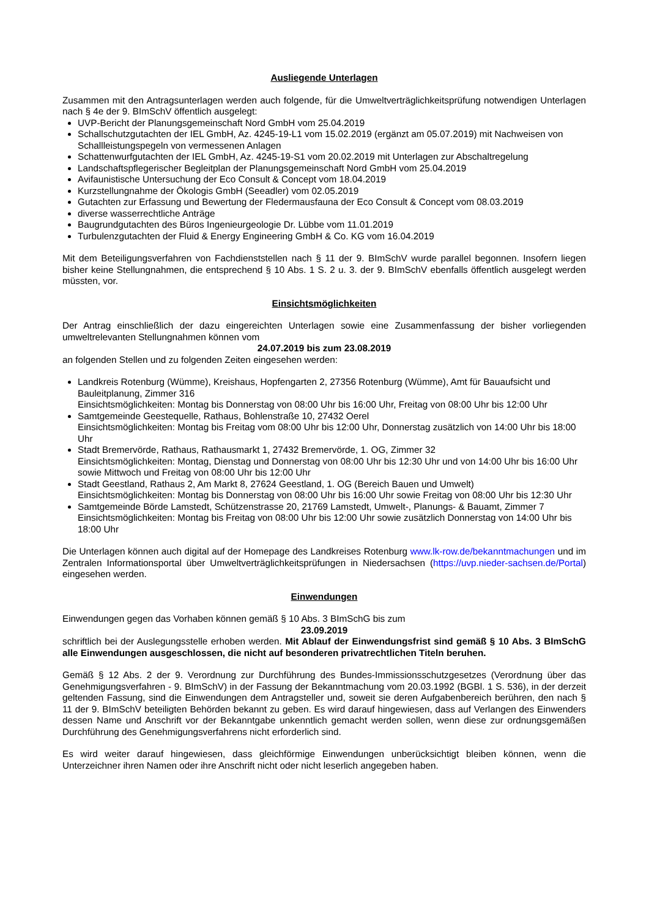Ausliegende Unterlagen
Zusammen mit den Antragsunterlagen werden auch folgende, für die Umweltverträglichkeitsprüfung notwendigen Unterlagen nach § 4e der 9. BImSchV öffentlich ausgelegt:
UVP-Bericht der Planungsgemeinschaft Nord GmbH vom 25.04.2019
Schallschutzgutachten der IEL GmbH, Az. 4245-19-L1 vom 15.02.2019 (ergänzt am 05.07.2019) mit Nachweisen von Schallleistungspegeln von vermessenen Anlagen
Schattenwurfgutachten der IEL GmbH, Az. 4245-19-S1 vom 20.02.2019 mit Unterlagen zur Abschaltregelung
Landschaftspflegerischer Begleitplan der Planungsgemeinschaft Nord GmbH vom 25.04.2019
Avifaunistische Untersuchung der Eco Consult & Concept vom 18.04.2019
Kurzstellungnahme der Ökologis GmbH (Seeadler) vom 02.05.2019
Gutachten zur Erfassung und Bewertung der Fledermausfauna der Eco Consult & Concept vom 08.03.2019
diverse wasserrechtliche Anträge
Baugrundgutachten des Büros Ingenieurgeologie Dr. Lübbe vom 11.01.2019
Turbulenzgutachten der Fluid & Energy Engineering GmbH & Co. KG vom 16.04.2019
Mit dem Beteiligungsverfahren von Fachdienststellen nach § 11 der 9. BImSchV wurde parallel begonnen. Insofern liegen bisher keine Stellungnahmen, die entsprechend § 10 Abs. 1 S. 2 u. 3. der 9. BImSchV ebenfalls öffentlich ausgelegt werden müssten, vor.
Einsichtsmöglichkeiten
Der Antrag einschließlich der dazu eingereichten Unterlagen sowie eine Zusammenfassung der bisher vorliegenden umweltrelevanten Stellungnahmen können vom
24.07.2019 bis zum 23.08.2019
an folgenden Stellen und zu folgenden Zeiten eingesehen werden:
Landkreis Rotenburg (Wümme), Kreishaus, Hopfengarten 2, 27356 Rotenburg (Wümme), Amt für Bauaufsicht und Bauleitplanung, Zimmer 316
Einsichtsmöglichkeiten: Montag bis Donnerstag von 08:00 Uhr bis 16:00 Uhr, Freitag von 08:00 Uhr bis 12:00 Uhr
Samtgemeinde Geestequelle, Rathaus, Bohlenstraße 10, 27432 Oerel
Einsichtsmöglichkeiten: Montag bis Freitag vom 08:00 Uhr bis 12:00 Uhr, Donnerstag zusätzlich von 14:00 Uhr bis 18:00 Uhr
Stadt Bremervörde, Rathaus, Rathausmarkt 1, 27432 Bremervörde, 1. OG, Zimmer 32
Einsichtsmöglichkeiten: Montag, Dienstag und Donnerstag von 08:00 Uhr bis 12:30 Uhr und von 14:00 Uhr bis 16:00 Uhr sowie Mittwoch und Freitag von 08:00 Uhr bis 12:00 Uhr
Stadt Geestland, Rathaus 2, Am Markt 8, 27624 Geestland, 1. OG (Bereich Bauen und Umwelt)
Einsichtsmöglichkeiten: Montag bis Donnerstag von 08:00 Uhr bis 16:00 Uhr sowie Freitag von 08:00 Uhr bis 12:30 Uhr
Samtgemeinde Börde Lamstedt, Schützenstrasse 20, 21769 Lamstedt, Umwelt-, Planungs- & Bauamt, Zimmer 7
Einsichtsmöglichkeiten: Montag bis Freitag von 08:00 Uhr bis 12:00 Uhr sowie zusätzlich Donnerstag von 14:00 Uhr bis 18:00 Uhr
Die Unterlagen können auch digital auf der Homepage des Landkreises Rotenburg www.lk-row.de/bekanntmachungen und im Zentralen Informationsportal über Umweltverträglichkeitsprüfungen in Niedersachsen (https://uvp.nieder-sachsen.de/Portal) eingesehen werden.
Einwendungen
Einwendungen gegen das Vorhaben können gemäß § 10 Abs. 3 BImSchG bis zum
23.09.2019
schriftlich bei der Auslegungsstelle erhoben werden. Mit Ablauf der Einwendungsfrist sind gemäß § 10 Abs. 3 BImSchG alle Einwendungen ausgeschlossen, die nicht auf besonderen privatrechtlichen Titeln beruhen.
Gemäß § 12 Abs. 2 der 9. Verordnung zur Durchführung des Bundes-Immissionsschutzgesetzes (Verordnung über das Genehmigungsverfahren - 9. BImSchV) in der Fassung der Bekanntmachung vom 20.03.1992 (BGBl. 1 S. 536), in der derzeit geltenden Fassung, sind die Einwendungen dem Antragsteller und, soweit sie deren Aufgabenbereich berühren, den nach § 11 der 9. BImSchV beteiligten Behörden bekannt zu geben. Es wird darauf hingewiesen, dass auf Verlangen des Einwenders dessen Name und Anschrift vor der Bekanntgabe unkenntlich gemacht werden sollen, wenn diese zur ordnungsgemäßen Durchführung des Genehmigungsverfahrens nicht erforderlich sind.
Es wird weiter darauf hingewiesen, dass gleichförmige Einwendungen unberücksichtigt bleiben können, wenn die Unterzeichner ihren Namen oder ihre Anschrift nicht oder nicht leserlich angegeben haben.